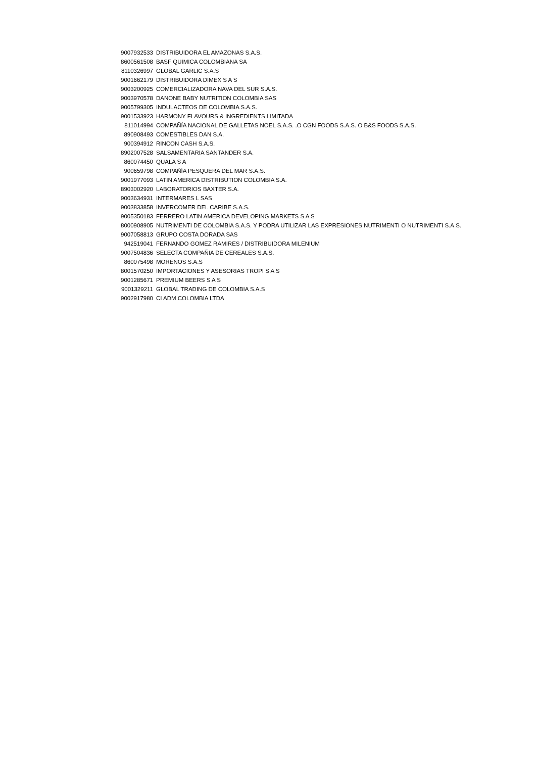| 9007932533 | DISTRIBUIDORA EL AMAZONAS S.A.S. |
| 8600561508 | BASF QUIMICA COLOMBIANA SA |
| 8110326997 | GLOBAL GARLIC S.A.S |
| 9001662179 | DISTRIBUIDORA DIMEX S A S |
| 9003200925 | COMERCIALIZADORA NAVA DEL SUR S.A.S. |
| 9003970578 | DANONE BABY NUTRITION COLOMBIA SAS |
| 9005799305 | INDULACTEOS DE COLOMBIA S.A.S. |
| 9001533923 | HARMONY FLAVOURS & INGREDIENTS LIMITADA |
| 811014994 | COMPAÑÍA NACIONAL DE GALLETAS NOEL S.A.S. .O CGN FOODS S.A.S. O B&S FOODS S.A.S. |
| 890908493 | COMESTIBLES DAN S.A. |
| 900394912 | RINCON CASH S.A.S. |
| 8902007528 | SALSAMENTARIA SANTANDER S.A. |
| 860074450 | QUALA S A |
| 900659798 | COMPAÑÍA PESQUERA DEL MAR S.A.S. |
| 9001977093 | LATIN AMERICA DISTRIBUTION COLOMBIA S.A. |
| 8903002920 | LABORATORIOS BAXTER S.A. |
| 9003634931 | INTERMARES L SAS |
| 9003833858 | INVERCOMER DEL CARIBE S.A.S. |
| 9005350183 | FERRERO LATIN AMERICA DEVELOPING MARKETS S A S |
| 8000908905 | NUTRIMENTI DE COLOMBIA S.A.S. Y PODRA UTILIZAR LAS EXPRESIONES NUTRIMENTI O NUTRIMENTI S.A.S. |
| 9007058813 | GRUPO COSTA DORADA SAS |
| 942519041 | FERNANDO GOMEZ RAMIRES / DISTRIBUIDORA MILENIUM |
| 9007504836 | SELECTA COMPAÑIA DE CEREALES S.A.S. |
| 860075498 | MORENOS S.A.S |
| 8001570250 | IMPORTACIONES Y ASESORIAS TROPI S A S |
| 9001285671 | PREMIUM BEERS S A S |
| 9001329211 | GLOBAL TRADING DE COLOMBIA S.A.S |
| 9002917980 | CI ADM COLOMBIA LTDA |